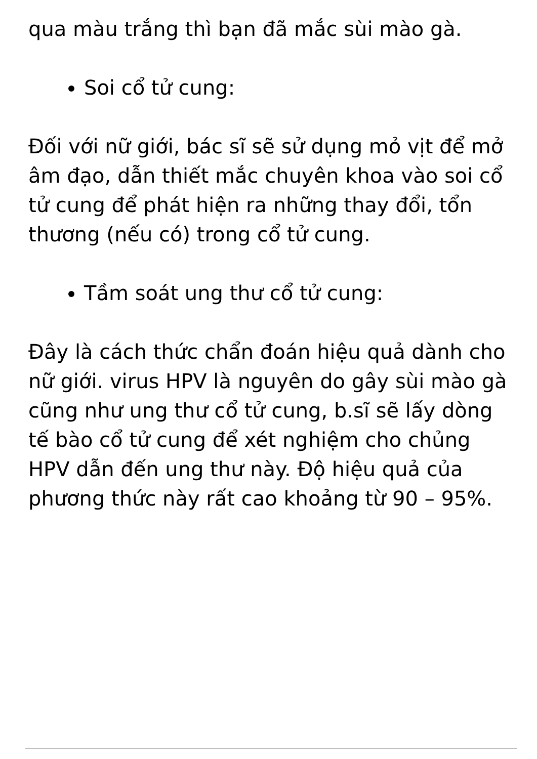qua màu trắng thì bạn đã mắc sùi mào gà.
Soi cổ tử cung:
Đối với nữ giới, bác sĩ sẽ sử dụng mỏ vịt để mở âm đạo, dẫn thiết mắc chuyên khoa vào soi cổ tử cung để phát hiện ra những thay đổi, tổn thương (nếu có) trong cổ tử cung.
Tầm soát ung thư cổ tử cung:
Đây là cách thức chẩn đoán hiệu quả dành cho nữ giới. virus HPV là nguyên do gây sùi mào gà cũng như ung thư cổ tử cung, b.sĩ sẽ lấy dòng tế bào cổ tử cung để xét nghiệm cho chủng HPV dẫn đến ung thư này. Độ hiệu quả của phương thức này rất cao khoảng từ 90 – 95%.